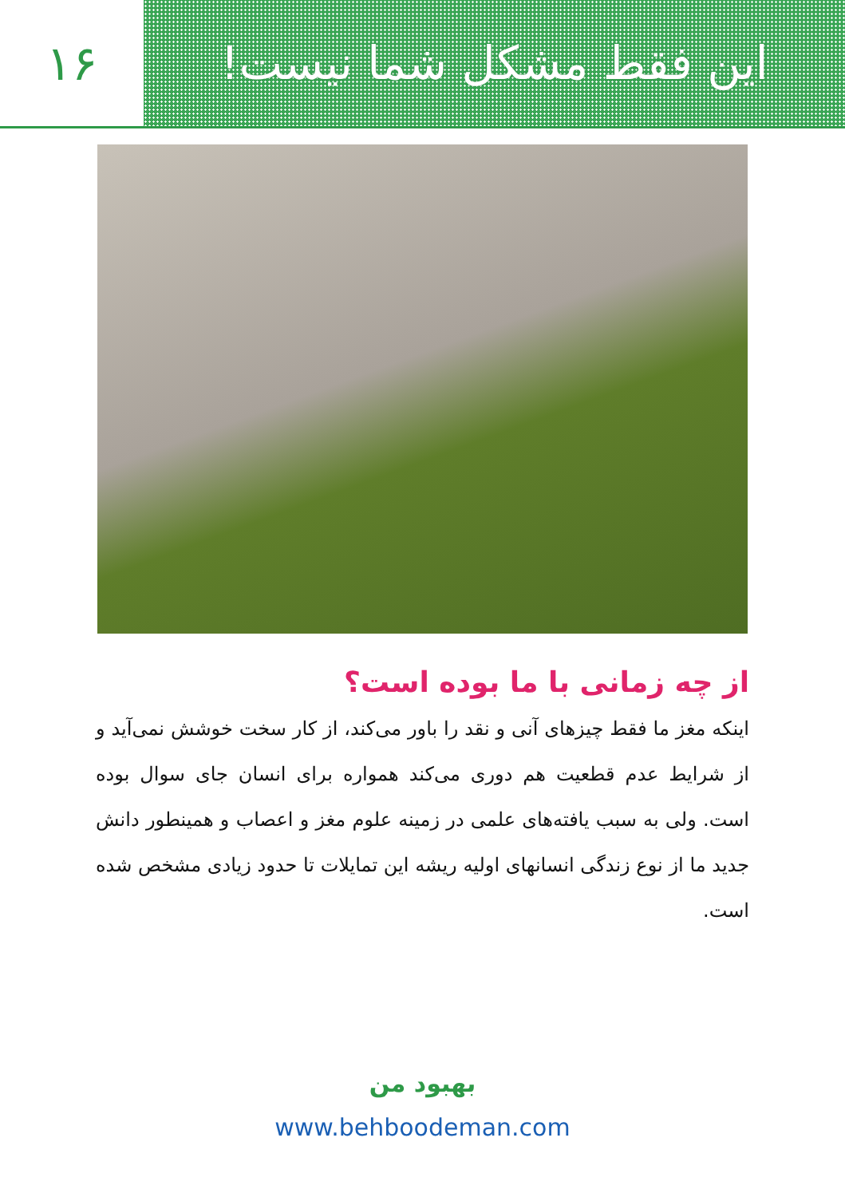این فقط مشکل شما نیست! ۱۶
از چه زمانی با ما بوده است؟
اینکه مغز ما فقط چیزهای آنی و نقد را باور می‌کند، از کار سخت خوشش نمی‌آید و از شرایط عدم قطعیت هم دوری می‌کند همواره برای انسان جای سوال بوده است. ولی به سبب یافته‌های علمی در زمینه علوم مغز و اعصاب و همینطور دانش جدید ما از نوع زندگی انسانهای اولیه ریشه این تمایلات تا حدود زیادی مشخص شده است.
بهبود من
www.behboodeman.com